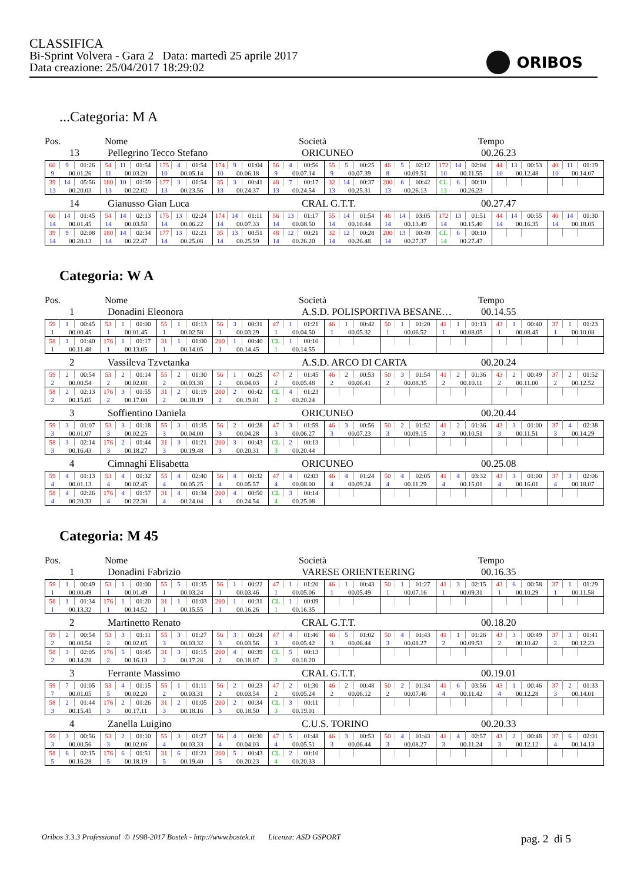CLASSIFICA
Bi-Sprint Volvera - Gara 2 Data: martedì 25 aprile 2017
Data creazione: 25/04/2017 18:29:02
ORIBOS
...Categoria: M A
Pos.
Nome
Società
Tempo
13
Pellegrino Tecco Stefano
ORICUNEO
00.26.23
| 60 | 9 | 01:26 | 54 | 11 | 01:54 | 175 | 4 | 01:54 | 174 | 9 | 01:04 | 56 | 4 | 00:56 | 55 | 5 | 00:25 | 46 | 5 | 02:12 | 172 | 14 | 02:04 | 44 | 13 | 00:53 | 40 | 11 | 01:19 |
| 9 | 00.01.26 | | 11 | 00.03.20 | | 10 | 00.05.14 | | 10 | 00.06.18 | | 9 | 00.07.14 | | 9 | 00.07.39 | | 8 | 00.09.51 | | 10 | 00.11.55 | | 10 | 00.12.48 | | 10 | 00.14.07 | |
| 39 | 14 | 05:56 | 180 | 10 | 01:59 | 177 | 3 | 01:54 | 35 | 3 | 00:41 | 48 | 7 | 00:17 | 32 | 14 | 00:37 | 200 | 6 | 00:42 | CL | 6 | 00:10 | | | | | | |
| 13 | 00.20.03 | | 13 | 00.22.02 | | 13 | 00.23.56 | | 13 | 00.24.37 | | 13 | 00.24.54 | | 13 | 00.25.31 | | 13 | 00.26.13 | | 13 | 00.26.23 | | | | | | | |
14
Gianusso Gian Luca
CRAL G.T.T.
00.27.47
| 60 | 14 | 01:45 | 54 | 14 | 02:13 | 175 | 13 | 02:24 | 174 | 14 | 01:11 | 56 | 13 | 01:17 | 55 | 14 | 01:54 | 46 | 14 | 03:05 | 172 | 13 | 01:51 | 44 | 14 | 00:55 | 40 | 14 | 01:30 |
| 14 | 00.01.45 | | 14 | 00.03.58 | | 14 | 00.06.22 | | 14 | 00.07.33 | | 14 | 00.08.50 | | 14 | 00.10.44 | | 14 | 00.13.49 | | 14 | 00.15.40 | | 14 | 00.16.35 | | 14 | 00.18.05 | |
| 39 | 9 | 02:08 | 180 | 14 | 02:34 | 177 | 13 | 02:21 | 35 | 13 | 00:51 | 48 | 12 | 00:21 | 32 | 12 | 00:28 | 200 | 13 | 00:49 | CL | 6 | 00:10 | | | | | | |
| 14 | 00.20.13 | | 14 | 00.22.47 | | 14 | 00.25.08 | | 14 | 00.25.59 | | 14 | 00.26.20 | | 14 | 00.26.48 | | 14 | 00.27.37 | | 14 | 00.27.47 | | | | | | | |
Categoria: W A
Pos.
Nome
Società
Tempo
1
Donadini Eleonora
A.S.D. POLISPORTIVA BESANE…
00.14.55
| 59 | 1 | 00:45 | 53 | 1 | 01:00 | 55 | 1 | 01:13 | 56 | 3 | 00:31 | 47 | 1 | 01:21 | 46 | 1 | 00:42 | 50 | 1 | 01:20 | 41 | 1 | 01:13 | 43 | 1 | 00:40 | 37 | 1 | 01:23 |
| 1 | 00.00.45 | | 1 | 00.01.45 | | 1 | 00.02.58 | | 1 | 00.03.29 | | 1 | 00.04.50 | | 1 | 00.05.32 | | 1 | 00.06.52 | | 1 | 00.08.05 | | 1 | 00.08.45 | | 1 | 00.10.08 | |
| 58 | 1 | 01:40 | 176 | 1 | 01:17 | 31 | 1 | 01:00 | 200 | 1 | 00:40 | CL | 1 | 00:10 | | | | | | | | | | | | | | | |
| 1 | 00.11.48 | | 1 | 00.13.05 | | 1 | 00.14.05 | | 1 | 00.14.45 | | 1 | 00.14.55 | | | | | | | | | | | | | | | | |
2
Vassileva Tzvetanka
A.S.D. ARCO DI CARTA
00.20.24
| 59 | 2 | 00:54 | 53 | 2 | 01:14 | 55 | 2 | 01:30 | 56 | 1 | 00:25 | 47 | 2 | 01:45 | 46 | 2 | 00:53 | 50 | 3 | 01:54 | 41 | 2 | 01:36 | 43 | 2 | 00:49 | 37 | 2 | 01:52 |
| 2 | 00.00.54 | | 2 | 00.02.08 | | 2 | 00.03.38 | | 2 | 00.04.03 | | 2 | 00.05.48 | | 2 | 00.06.41 | | 2 | 00.08.35 | | 2 | 00.10.11 | | 2 | 00.11.00 | | 2 | 00.12.52 | |
| 58 | 2 | 02:13 | 176 | 3 | 01:55 | 31 | 2 | 01:19 | 200 | 2 | 00:42 | CL | 4 | 01:23 | | | | | | | | | | | | | | | |
| 2 | 00.15.05 | | 2 | 00.17.00 | | 2 | 00.18.19 | | 2 | 00.19.01 | | 2 | 00.20.24 | | | | | | | | | | | | | | | | |
3
Soffientino Daniela
ORICUNEO
00.20.44
| 59 | 3 | 01:07 | 53 | 3 | 01:18 | 55 | 3 | 01:35 | 56 | 2 | 00:28 | 47 | 3 | 01:59 | 46 | 3 | 00:56 | 50 | 2 | 01:52 | 41 | 2 | 01:36 | 43 | 3 | 01:00 | 37 | 4 | 02:38 |
| 3 | 00.01.07 | | 3 | 00.02.25 | | 3 | 00.04.00 | | 3 | 00.04.28 | | 3 | 00.06.27 | | 3 | 00.07.23 | | 3 | 00.09.15 | | 3 | 00.10.51 | | 3 | 00.11.51 | | 3 | 00.14.29 | |
| 58 | 3 | 02:14 | 176 | 2 | 01:44 | 31 | 3 | 01:21 | 200 | 3 | 00:43 | CL | 2 | 00:13 | | | | | | | | | | | | | | | |
| 3 | 00.16.43 | | 3 | 00.18.27 | | 3 | 00.19.48 | | 3 | 00.20.31 | | 3 | 00.20.44 | | | | | | | | | | | | | | | | |
4
Cimnaghi Elisabetta
ORICUNEO
00.25.08
| 59 | 4 | 01:13 | 53 | 4 | 01:32 | 55 | 4 | 02:40 | 56 | 4 | 00:32 | 47 | 4 | 02:03 | 46 | 4 | 01:24 | 50 | 4 | 02:05 | 41 | 4 | 03:32 | 43 | 3 | 01:00 | 37 | 3 | 02:06 |
| 4 | 00.01.13 | | 4 | 00.02.45 | | 4 | 00.05.25 | | 4 | 00.05.57 | | 4 | 00.08.00 | | 4 | 00.09.24 | | 4 | 00.11.29 | | 4 | 00.15.01 | | 4 | 00.16.01 | | 4 | 00.18.07 | |
| 58 | 4 | 02:26 | 176 | 4 | 01:57 | 31 | 4 | 01:34 | 200 | 4 | 00:50 | CL | 3 | 00:14 | | | | | | | | | | | | | | | |
| 4 | 00.20.33 | | 4 | 00.22.30 | | 4 | 00.24.04 | | 4 | 00.24.54 | | 4 | 00.25.08 | | | | | | | | | | | | | | | | |
Categoria: M 45
Pos.
Nome
Società
Tempo
1
Donadini Fabrizio
VARESE ORIENTEERING
00.16.35
| 59 | 1 | 00:49 | 53 | 1 | 01:00 | 55 | 5 | 01:35 | 56 | 1 | 00:22 | 47 | 1 | 01:20 | 46 | 1 | 00:43 | 50 | 1 | 01:27 | 41 | 3 | 02:15 | 43 | 6 | 00:58 | 37 | 1 | 01:29 |
| 1 | 00.00.49 | | 1 | 00.01.49 | | 1 | 00.03.24 | | 1 | 00.03.46 | | 1 | 00.05.06 | | 1 | 00.05.49 | | 1 | 00.07.16 | | 1 | 00.09.31 | | 1 | 00.10.29 | | 1 | 00.11.58 | |
| 58 | 1 | 01:34 | 176 | 1 | 01:20 | 31 | 1 | 01:03 | 200 | 1 | 00:31 | CL | 1 | 00:09 | | | | | | | | | | | | | | | |
| 1 | 00.13.32 | | 1 | 00.14.52 | | 1 | 00.15.55 | | 1 | 00.16.26 | | 1 | 00.16.35 | | | | | | | | | | | | | | | | |
2
Martinetto Renato
CRAL G.T.T.
00.18.20
| 59 | 2 | 00:54 | 53 | 3 | 01:11 | 55 | 3 | 01:27 | 56 | 3 | 00:24 | 47 | 4 | 01:46 | 46 | 5 | 01:02 | 50 | 4 | 01:43 | 41 | 1 | 01:26 | 43 | 3 | 00:49 | 37 | 3 | 01:41 |
| 2 | 00.00.54 | | 2 | 00.02.05 | | 3 | 00.03.32 | | 3 | 00.03.56 | | 3 | 00.05.42 | | 3 | 00.06.44 | | 3 | 00.08.27 | | 2 | 00.09.53 | | 2 | 00.10.42 | | 2 | 00.12.23 | |
| 58 | 3 | 02:05 | 176 | 5 | 01:45 | 31 | 3 | 01:15 | 200 | 4 | 00:39 | CL | 5 | 00:13 | | | | | | | | | | | | | | | |
| 2 | 00.14.28 | | 2 | 00.16.13 | | 2 | 00.17.28 | | 2 | 00.18.07 | | 2 | 00.18.20 | | | | | | | | | | | | | | | | |
3
Ferrante Massimo
CRAL G.T.T.
00.19.01
| 59 | 7 | 01:05 | 53 | 4 | 01:15 | 55 | 1 | 01:11 | 56 | 2 | 00:23 | 47 | 2 | 01:30 | 46 | 2 | 00:48 | 50 | 2 | 01:34 | 41 | 6 | 03:56 | 43 | 1 | 00:46 | 37 | 2 | 01:33 |
| 7 | 00.01.05 | | 5 | 00.02.20 | | 2 | 00.03.31 | | 2 | 00.03.54 | | 2 | 00.05.24 | | 2 | 00.06.12 | | 2 | 00.07.46 | | 4 | 00.11.42 | | 4 | 00.12.28 | | 3 | 00.14.01 | |
| 58 | 2 | 01:44 | 176 | 2 | 01:26 | 31 | 2 | 01:05 | 200 | 2 | 00:34 | CL | 3 | 00:11 | | | | | | | | | | | | | | | |
| 3 | 00.15.45 | | 3 | 00.17.11 | | 3 | 00.18.16 | | 3 | 00.18.50 | | 3 | 00.19.01 | | | | | | | | | | | | | | | | |
4
Zanella Luigino
C.U.S. TORINO
00.20.33
| 59 | 3 | 00:56 | 53 | 2 | 01:10 | 55 | 3 | 01:27 | 56 | 4 | 00:30 | 47 | 5 | 01:48 | 46 | 3 | 00:53 | 50 | 4 | 01:43 | 41 | 4 | 02:57 | 43 | 2 | 00:48 | 37 | 6 | 02:01 |
| 3 | 00.00.56 | | 3 | 00.02.06 | | 4 | 00.03.33 | | 4 | 00.04.03 | | 4 | 00.05.51 | | 3 | 00.06.44 | | 3 | 00.08.27 | | 3 | 00.11.24 | | 3 | 00.12.12 | | 4 | 00.14.13 | |
| 58 | 6 | 02:15 | 176 | 6 | 01:51 | 31 | 6 | 01:21 | 200 | 5 | 00:43 | CL | 2 | 00:10 | | | | | | | | | | | | | | | |
| 5 | 00.16.28 | | 5 | 00.18.19 | | 5 | 00.19.40 | | 5 | 00.20.23 | | 4 | 00.20.33 | | | | | | | | | | | | | | | | |
Oribos 3.3.3 Professional © 1998-2017 Bostek - http://www.bostek.it Licenza: ASD GSPORT pag. 2 di 5